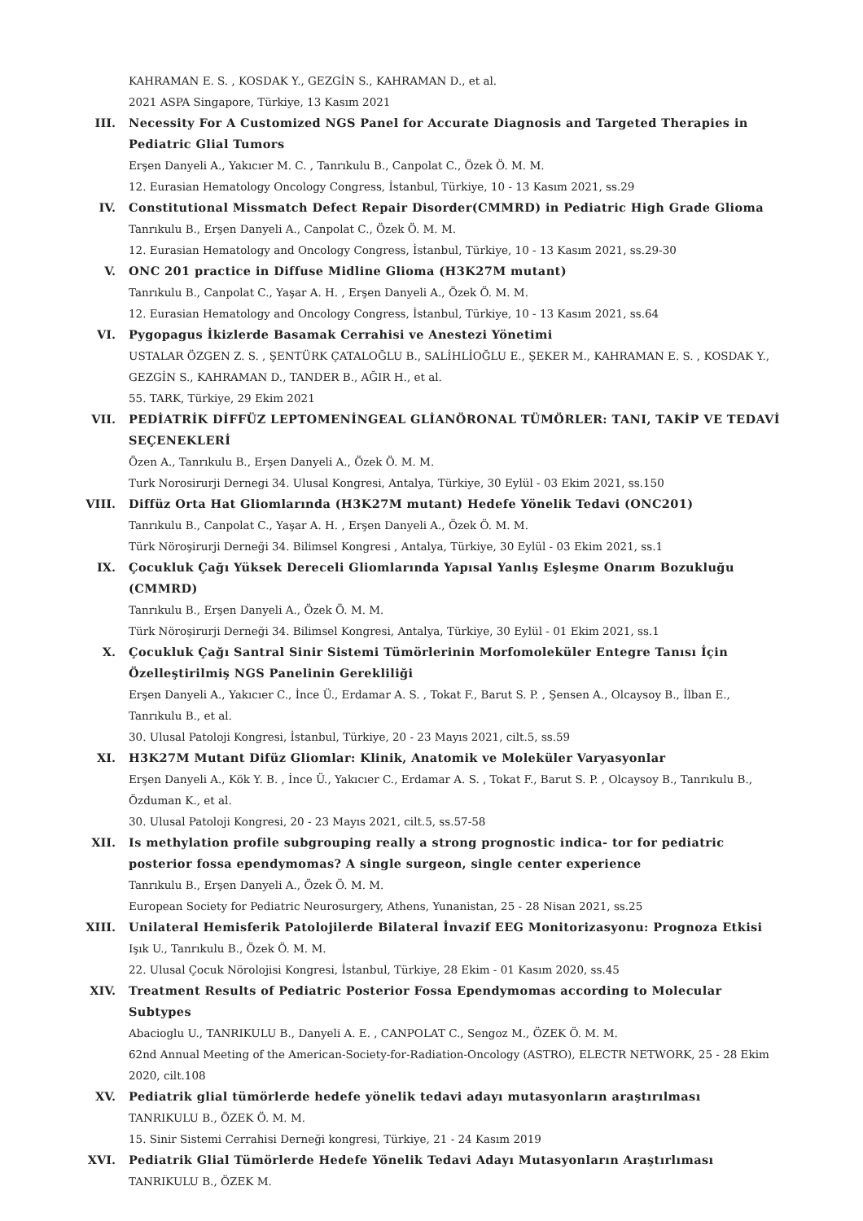KAHRAMAN E. S. , KOSDAK Y., GEZGİN S., KAHRAMAN D., et al.
2021 ASPA Singapore, Türkiye, 13 Kasım 2021
III. Necessity For A Customized NGS Panel for Accurate Diagnosis and Targeted Therapies in Pediatric Glial Tumors
Erşen Danyeli A., Yakıcıer M. C. , Tanrıkulu B., Canpolat C., Özek Ö. M. M.
12. Eurasian Hematology Oncology Congress, İstanbul, Türkiye, 10 - 13 Kasım 2021, ss.29
IV. Constitutional Missmatch Defect Repair Disorder(CMMRD) in Pediatric High Grade Glioma
Tanrıkulu B., Erşen Danyeli A., Canpolat C., Özek Ö. M. M.
12. Eurasian Hematology and Oncology Congress, İstanbul, Türkiye, 10 - 13 Kasım 2021, ss.29-30
V. ONC 201 practice in Diffuse Midline Glioma (H3K27M mutant)
Tanrıkulu B., Canpolat C., Yaşar A. H. , Erşen Danyeli A., Özek Ö. M. M.
12. Eurasian Hematology and Oncology Congress, İstanbul, Türkiye, 10 - 13 Kasım 2021, ss.64
VI. Pygopagus İkizlerde Basamak Cerrahisi ve Anestezi Yönetimi
USTALAR ÖZGEN Z. S. , ŞENTÜRK ÇATALOĞLU B., SALİHLİOĞLU E., ŞEKER M., KAHRAMAN E. S. , KOSDAK Y., GEZGİN S., KAHRAMAN D., TANDER B., AĞIR H., et al.
55. TARK, Türkiye, 29 Ekim 2021
VII. PEDİATRİK DİFFÜZ LEPTOMENİNGEAL GLİANÖRONAL TÜMÖRLER: TANI, TAKİP VE TEDAVİ SEÇENEKLERİ
Özen A., Tanrıkulu B., Erşen Danyeli A., Özek Ö. M. M.
Turk Norosirurji Dernegi 34. Ulusal Kongresi, Antalya, Türkiye, 30 Eylül - 03 Ekim 2021, ss.150
VIII. Diffüz Orta Hat Gliomlarında (H3K27M mutant) Hedefe Yönelik Tedavi (ONC201)
Tanrıkulu B., Canpolat C., Yaşar A. H. , Erşen Danyeli A., Özek Ö. M. M.
Türk Nöroşirurji Derneği 34. Bilimsel Kongresi , Antalya, Türkiye, 30 Eylül - 03 Ekim 2021, ss.1
IX. Çocukluk Çağı Yüksek Dereceli Gliomlarında Yapısal Yanlış Eşleşme Onarım Bozukluğu (CMMRD)
Tanrıkulu B., Erşen Danyeli A., Özek Ö. M. M.
Türk Nöroşirurji Derneği 34. Bilimsel Kongresi, Antalya, Türkiye, 30 Eylül - 01 Ekim 2021, ss.1
X. Çocukluk Çağı Santral Sinir Sistemi Tümörlerinin Morfomoleküler Entegre Tanısı İçin Özelleştirilmiş NGS Panelinin Gerekliliği
Erşen Danyeli A., Yakıcıer C., İnce Ü., Erdamar A. S. , Tokat F., Barut S. P. , Şensen A., Olcaysoy B., İlban E., Tanrıkulu B., et al.
30. Ulusal Patoloji Kongresi, İstanbul, Türkiye, 20 - 23 Mayıs 2021, cilt.5, ss.59
XI. H3K27M Mutant Difüz Gliomlar: Klinik, Anatomik ve Moleküler Varyasyonlar
Erşen Danyeli A., Kök Y. B. , İnce Ü., Yakıcıer C., Erdamar A. S. , Tokat F., Barut S. P. , Olcaysoy B., Tanrıkulu B., Özduman K., et al.
30. Ulusal Patoloji Kongresi, 20 - 23 Mayıs 2021, cilt.5, ss.57-58
XII. Is methylation profile subgrouping really a strong prognostic indica- tor for pediatric posterior fossa ependymomas? A single surgeon, single center experience
Tanrıkulu B., Erşen Danyeli A., Özek Ö. M. M.
European Society for Pediatric Neurosurgery, Athens, Yunanistan, 25 - 28 Nisan 2021, ss.25
XIII. Unilateral Hemisferik Patolojilerde Bilateral İnvazif EEG Monitorizasyonu: Prognoza Etkisi
Işık U., Tanrıkulu B., Özek Ö. M. M.
22. Ulusal Çocuk Nörolojisi Kongresi, İstanbul, Türkiye, 28 Ekim - 01 Kasım 2020, ss.45
XIV. Treatment Results of Pediatric Posterior Fossa Ependymomas according to Molecular Subtypes
Abacioglu U., TANRIKULU B., Danyeli A. E. , CANPOLAT C., Sengoz M., ÖZEK Ö. M. M.
62nd Annual Meeting of the American-Society-for-Radiation-Oncology (ASTRO), ELECTR NETWORK, 25 - 28 Ekim 2020, cilt.108
XV. Pediatrik glial tümörlerde hedefe yönelik tedavi adayı mutasyonların araştırılması
TANRIKULU B., ÖZEK Ö. M. M.
15. Sinir Sistemi Cerrahisi Derneği kongresi, Türkiye, 21 - 24 Kasım 2019
XVI. Pediatrik Glial Tümörlerde Hedefe Yönelik Tedavi Adayı Mutasyonların Araştırlıması
TANRIKULU B., ÖZEK M.